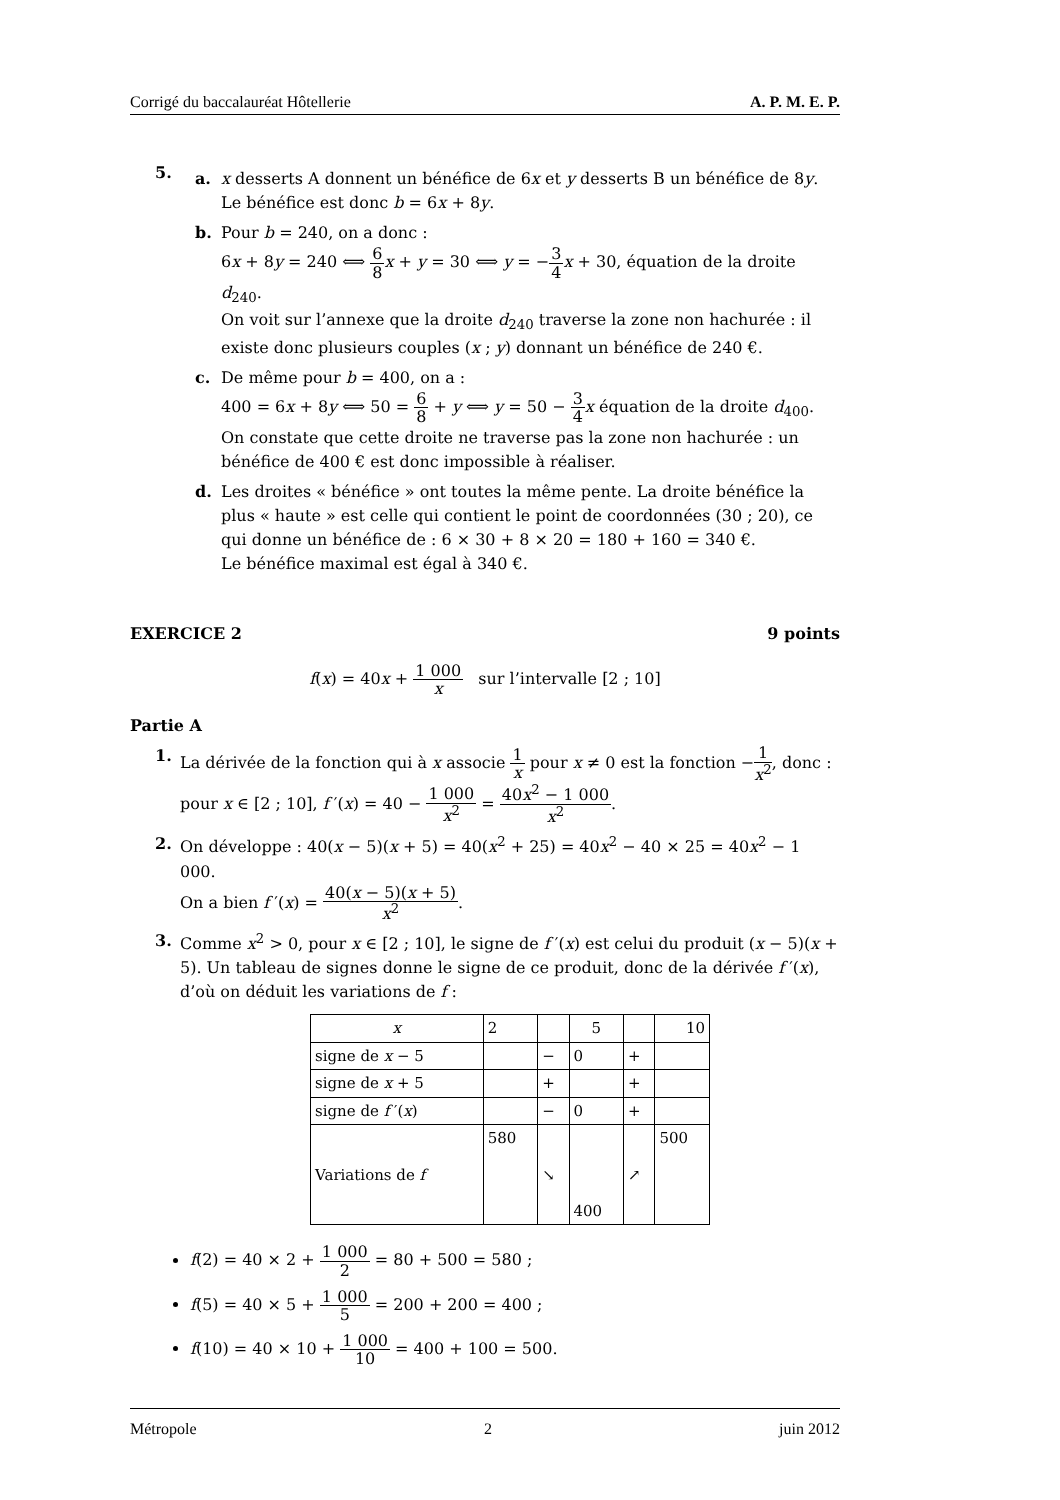Corrigé du baccalauréat Hôtellerie A. P. M. E. P.
5.
a. x desserts A donnent un bénéfice de 6x et y desserts B un bénéfice de 8y. Le bénéfice est donc b = 6x + 8y.
b. Pour b = 240, on a donc :
6x + 8y = 240 ⟺ 6 8 x + y = 30 ⟺ y = −3 4 x + 30, équation de la droite d<sub>240</sub>.
On voit sur l’annexe que la droite d<sub>240</sub> traverse la zone non hachurée : il existe donc plusieurs couples (x ; y) donnant un bénéfice de 240 €.
c. De même pour b = 400, on a :
400 = 6x + 8y ⟺ 50 = 6 8 + y ⟺ y = 50 − 3 4 x équation de la droite d<sub>400</sub>.
On constate que cette droite ne traverse pas la zone non hachurée : un bénéfice de 400 € est donc impossible à réaliser.
d. Les droites « bénéfice » ont toutes la même pente. La droite bénéfice la plus « haute » est celle qui contient le point de coordonnées (30 ; 20), ce qui donne un bénéfice de : 6 × 30 + 8 × 20 = 180 + 160 = 340 €.
Le bénéfice maximal est égal à 340 €.
EXERCICE 2 9 points
f(x) = 40x + 1 000 x sur l’intervalle [2 ; 10]
Partie A
1. La dérivée de la fonction qui à x associe 1 x pour x ≠ 0 est la fonction −1 x<sup>2</sup>, donc :
pour x ∈ [2 ; 10], f ′(x) = 40 − 1 000 x<sup>2</sup> = 40x<sup>2</sup> − 1 000 x<sup>2</sup>.
2. On développe : 40(x − 5)(x + 5) = 40(x<sup>2</sup> + 25) = 40x<sup>2</sup> − 40 × 25 = 40x<sup>2</sup> − 1 000.
On a bien f ′(x) = 40(x − 5)(x + 5) x<sup>2</sup>.
3. Comme x<sup>2</sup> > 0, pour x ∈ [2 ; 10], le signe de f ′(x) est celui du produit (x − 5)(x + 5). Un tableau de signes donne le signe de ce produit, donc de la dérivée f ′(x), d’où on déduit les variations de f :
| x | 2 | | 5 | | 10 |
| --- | --- | --- | --- | --- | --- |
| signe de x − 5 | | − | 0 | + | |
| signe de x + 5 | | + | | + | |
| signe de f ′( x ) | | − | 0 | + | |
| Variations de f | 580 | ↘ | 400 | ↗ | 500 |
f(2) = 40 × 2 + 1 000 2 = 80 + 500 = 580 ;
f(5) = 40 × 5 + 1 000 5 = 200 + 200 = 400 ;
f(10) = 40 × 10 + 1 000 10 = 400 + 100 = 500.
Métropole 2 juin 2012